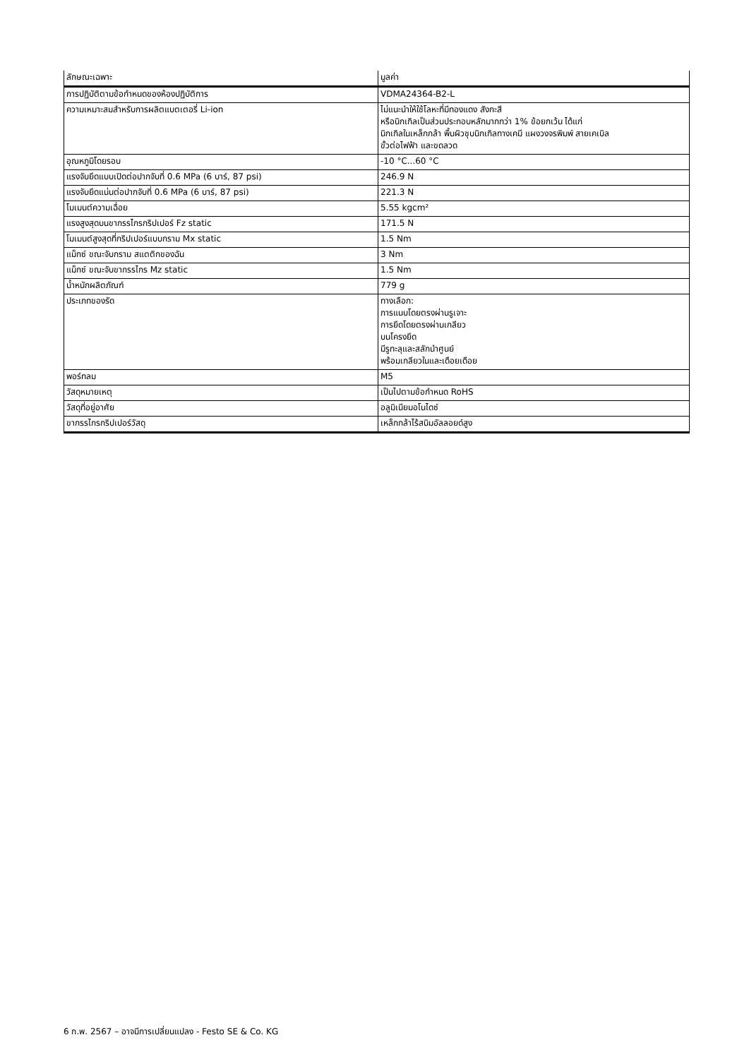| ลักษณะเฉพาะ | มูลค่า |
| --- | --- |
| การปฏิบัติตามข้อกำหนดของห้องปฏิบัติการ | VDMA24364-B2-L |
| ความเหมาะสมสำหรับการผลิตแบตเตอรี่ Li-ion | ไม่แนะนำให้ใช้โลหะที่มีทองแดง สังกะสี หรือนิกเกิลเป็นส่วนประกอบหลักมากกว่า 1% ข้อยกเว้น ได้แก่ นิกเกิลในเหล็กกล้า พื้นผิวชุบนิกเกิลทางเคมี แผงวงจรพิมพ์ สายเคเบิล ขั้วต่อไฟฟ้า และขดลวด |
| อุณหภูมิโดยรอบ | -10 °C...60 °C |
| แรงจับยึดแบบเปิดต่อปากจับที่ 0.6 MPa (6 บาร์, 87 psi) | 246.9 N |
| แรงจับยึดแน่นต่อปากจับที่ 0.6 MPa (6 บาร์, 87 psi) | 221.3 N |
| โมเมนต์ความเฉื่อย | 5.55 kgcm² |
| แรงสูงสุดบนขากรรไกรกริปเปอร์ Fz static | 171.5 N |
| โมเมนต์สูงสุดที่กริปเปอร์แบบกราม Mx static | 1.5 Nm |
| แม็กซ์ ขณะจับกราม สแตติกของฉัน | 3 Nm |
| แม็กซ์ ขณะจับขากรรไกร Mz static | 1.5 Nm |
| น้ำหนักผลิตภัณฑ์ | 779 g |
| ประเภทของรัด | ทางเลือก: การแนบโดยตรงผ่านรูเจาะ การยึดโดยตรงผ่านเกลียว บนโครงยึด มีรูทะลุและสลักนำศูนย์ พร้อมเกลียวในและเดือยเดือย |
| พอร์ทลม | M5 |
| วัสดุหมายเหตุ | เป็นไปตามข้อกำหนด RoHS |
| วัสดุที่อยู่อาศัย | อลูมิเนียมอโนไดซ์ |
| ขากรรไกรกริปเปอร์วัสดุ | เหล็กกล้าไร้สนิมอัลลอยด์สูง |
6 ก.พ. 2567 – อาจมีการเปลี่ยนแปลง - Festo SE & Co. KG